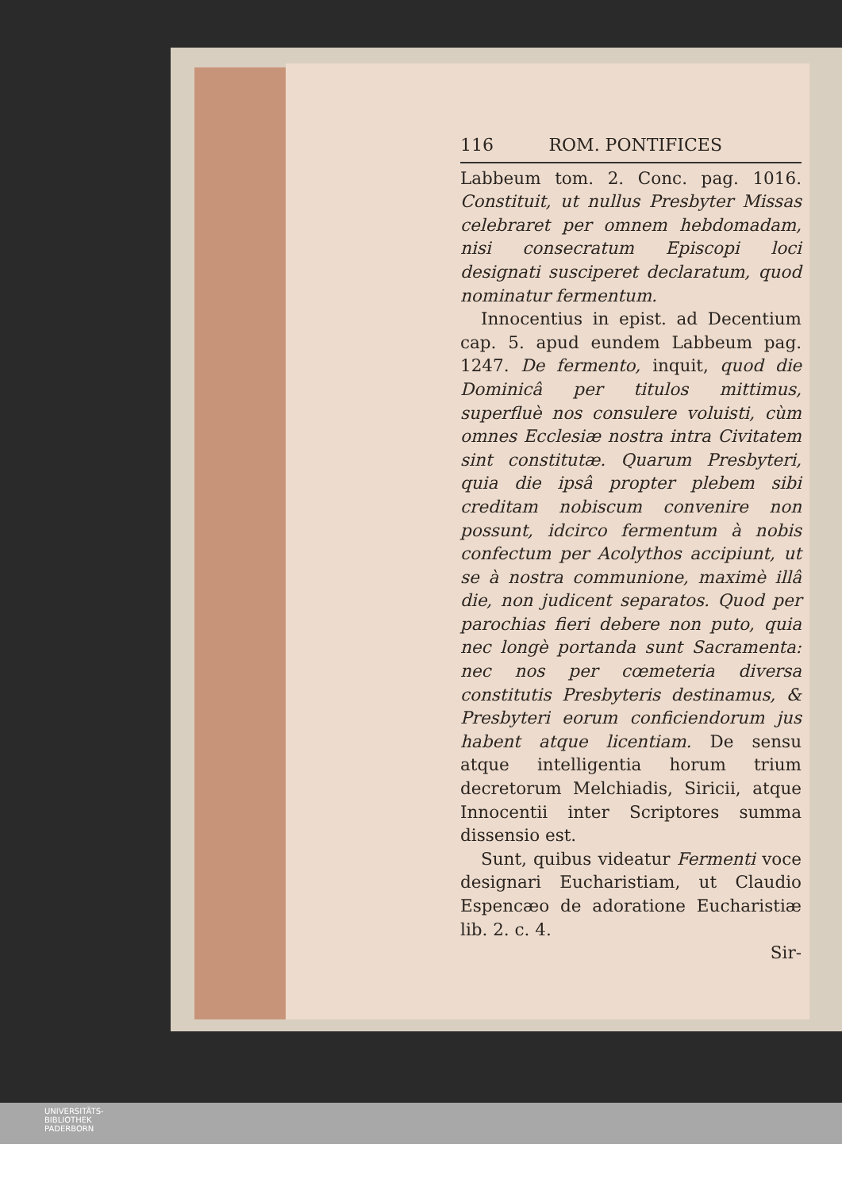116 ROM. PONTIFICES
Labbeum tom. 2. Conc. pag. 1016. Constituit, ut nullus Presbyter Missas celebraret per omnem hebdomadam, nisi consecratum Episcopi loci designati susciperet declaratum, quod nominatur fermentum.
Innocentius in epist. ad Decentium cap. 5. apud eundem Labbeum pag. 1247. De fermento, inquit, quod die Dominicâ per titulos mittimus, superfluè nos consulere voluisti, cùm omnes Ecclesiæ nostra intra Civitatem sint constitutæ. Quarum Presbyteri, quia die ipsâ propter plebem sibi creditam nobiscum convenire non possunt, idcirco fermentum à nobis confectum per Acolythos accipiunt, ut se à nostra communione, maximè illâ die, non judicent separatos. Quod per parochias fieri debere non puto, quia nec longè portanda sunt Sacramenta: nec nos per cœmeteria diversa constitutis Presbyteris destinamus, & Presbyteri eorum conficiendorum jus habent atque licentiam. De sensu atque intelligentia horum trium decretorum Melchiadis, Siricii, atque Innocentii inter Scriptores summa dissensio est.
Sunt, quibus videatur Fermenti voce designari Eucharistiam, ut Claudio Espencæo de adoratione Eucharistiæ lib. 2. c. 4.
Sir-
UNIVERSITÄTS-
BIBLIOTHEK
PADERBORN